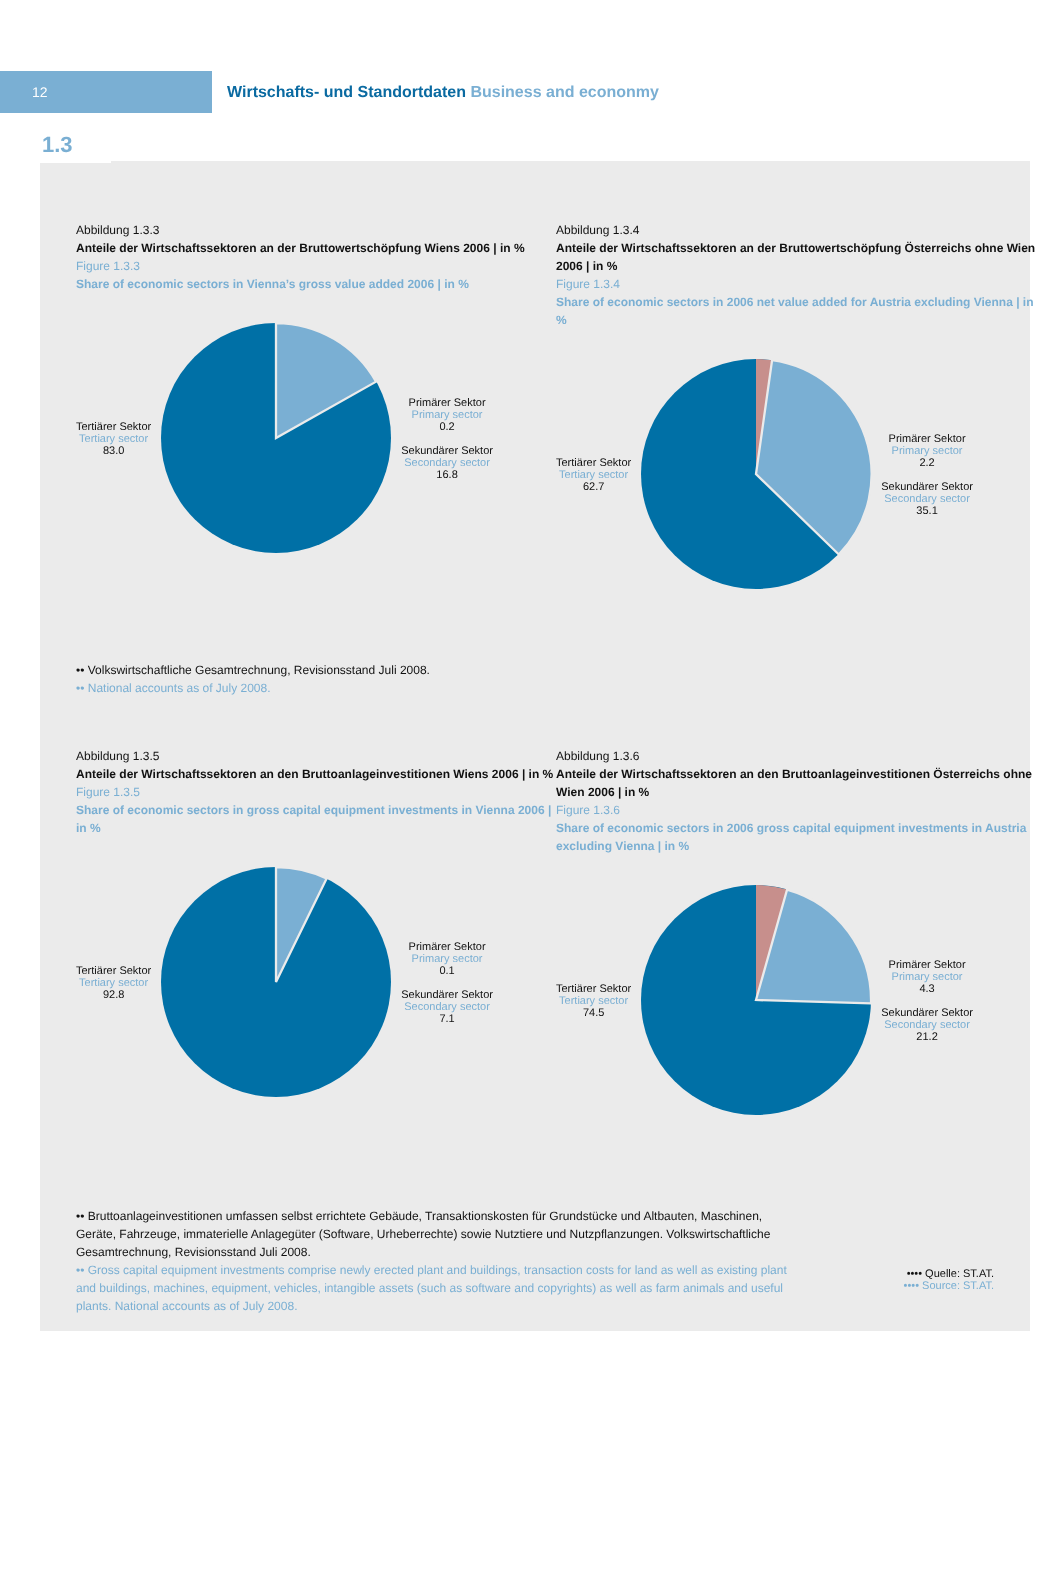12
Wirtschafts- und Standortdaten Business and econonmy
1.3
Abbildung 1.3.3
Anteile der Wirtschaftssektoren an der Bruttowertschöpfung Wiens 2006 | in %
Figure 1.3.3
Share of economic sectors in Vienna’s gross value added 2006 | in %
Tertiärer Sektor
Tertiary sector
83.0
Primärer Sektor
Primary sector
0.2
Sekundärer Sektor
Secondary sector
16.8
Abbildung 1.3.4
Anteile der Wirtschaftssektoren an der Bruttowertschöpfung Österreichs ohne Wien 2006 | in %
Figure 1.3.4
Share of economic sectors in 2006 net value added for Austria excluding Vienna | in %
Tertiärer Sektor
Tertiary sector
62.7
Primärer Sektor
Primary sector
2.2
Sekundärer Sektor
Secondary sector
35.1
•• Volkswirtschaftliche Gesamtrechnung, Revisionsstand Juli 2008.
•• National accounts as of July 2008.
Abbildung 1.3.5
Anteile der Wirtschaftssektoren an den Bruttoanlageinvestitionen Wiens 2006 | in %
Figure 1.3.5
Share of economic sectors in gross capital equipment investments in Vienna 2006 | in %
Tertiärer Sektor
Tertiary sector
92.8
Primärer Sektor
Primary sector
0.1
Sekundärer Sektor
Secondary sector
7.1
Abbildung 1.3.6
Anteile der Wirtschaftssektoren an den Bruttoanlageinvestitionen Österreichs ohne Wien 2006 | in %
Figure 1.3.6
Share of economic sectors in 2006 gross capital equipment investments in Austria excluding Vienna | in %
Tertiärer Sektor
Tertiary sector
74.5
Primärer Sektor
Primary sector
4.3
Sekundärer Sektor
Secondary sector
21.2
•• Bruttoanlageinvestitionen umfassen selbst errichtete Gebäude, Transaktionskosten für Grundstücke und Altbauten, Maschinen, Geräte, Fahrzeuge, immaterielle Anlagegüter (Software, Urheberrechte) sowie Nutztiere und Nutzpflanzungen. Volkswirtschaftliche Gesamtrechnung, Revisionsstand Juli 2008.
•• Gross capital equipment investments comprise newly erected plant and buildings, transaction costs for land as well as existing plant and buildings, machines, equipment, vehicles, intangible assets (such as software and copyrights) as well as farm animals and useful plants. National accounts as of July 2008.
•••• Quelle: ST.AT.
•••• Source: ST.AT.